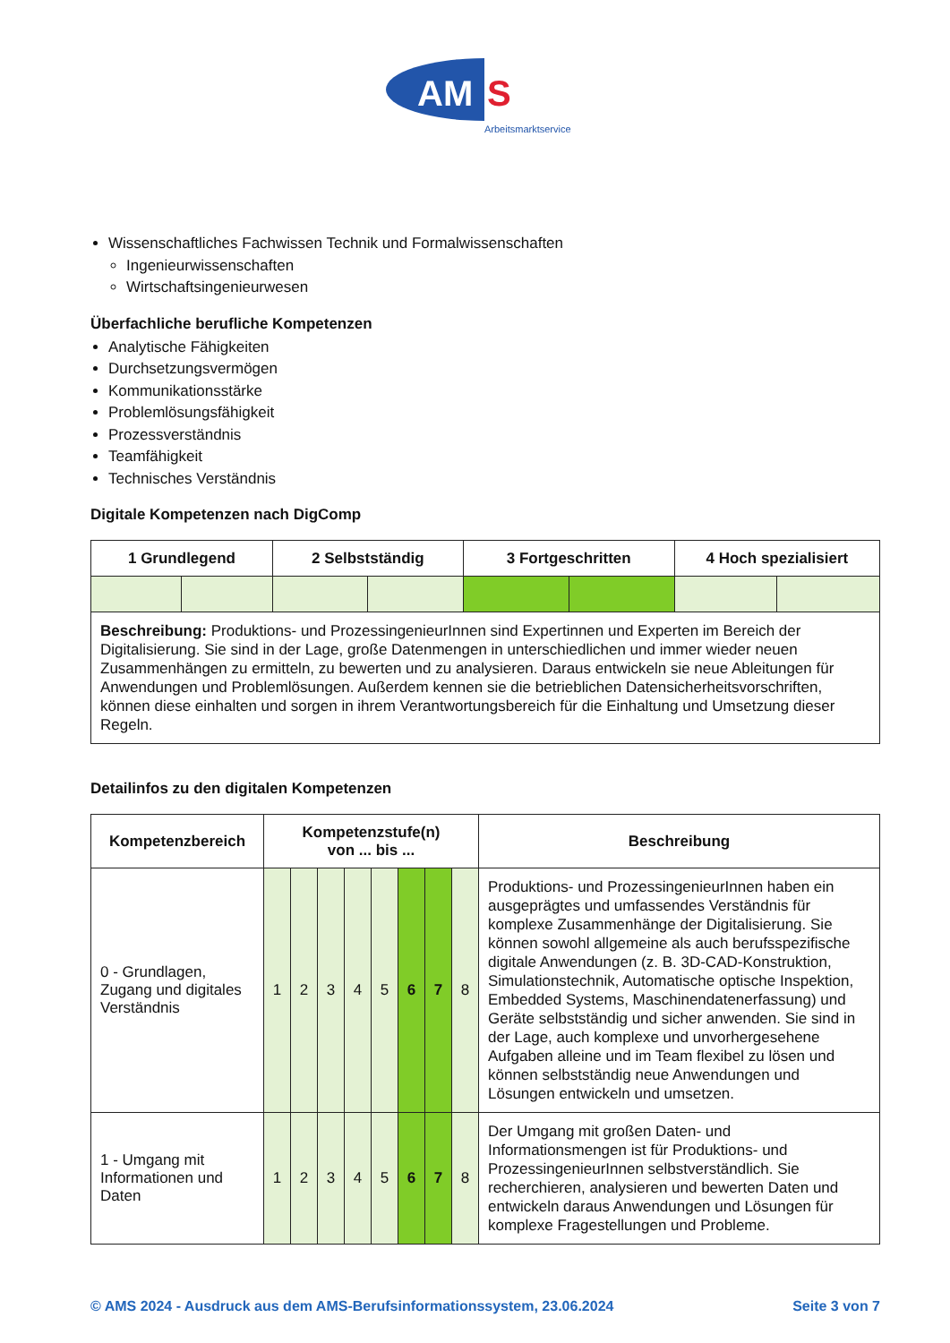AM
S
Arbeitsmarktservice
Wissenschaftliches Fachwissen Technik und Formalwissenschaften
Ingenieurwissenschaften
Wirtschaftsingenieurwesen
Überfachliche berufliche Kompetenzen
Analytische Fähigkeiten
Durchsetzungsvermögen
Kommunikationsstärke
Problemlösungsfähigkeit
Prozessverständnis
Teamfähigkeit
Technisches Verständnis
Digitale Kompetenzen nach DigComp
| 1 Grundlegend | | 2 Selbstständig | | 3 Fortgeschritten | | 4 Hoch spezialisiert | |
| --- | --- | --- | --- | --- | --- | --- | --- |
| Beschreibung: Produktions- und ProzessingenieurInnen sind Expertinnen und Experten im Bereich der Digitalisierung. Sie sind in der Lage, große Datenmengen in unterschiedlichen und immer wieder neuen Zusammenhängen zu ermitteln, zu bewerten und zu analysieren. Daraus entwickeln sie neue Ableitungen für Anwendungen und Problemlösungen. Außerdem kennen sie die betrieblichen Datensicherheitsvorschriften, können diese einhalten und sorgen in ihrem Verantwortungsbereich für die Einhaltung und Umsetzung dieser Regeln. | | | | | | | |
Detailinfos zu den digitalen Kompetenzen
| Kompetenzbereich | Kompetenzstufe(n) von ... bis ... | | | | | | | | Beschreibung |
| --- | --- | --- | --- | --- | --- | --- | --- | --- | --- |
| 0 - Grundlagen, Zugang und digitales Verständnis | 1 | 2 | 3 | 4 | 5 | 6 | 7 | 8 | Produktions- und ProzessingenieurInnen haben ein ausgeprägtes und umfassendes Verständnis für komplexe Zusammenhänge der Digitalisierung. Sie können sowohl allgemeine als auch berufsspezifische digitale Anwendungen (z. B. 3D-CAD-Konstruktion, Simulationstechnik, Automatische optische Inspektion, Embedded Systems, Maschinendatenerfassung) und Geräte selbstständig und sicher anwenden. Sie sind in der Lage, auch komplexe und unvorhergesehene Aufgaben alleine und im Team flexibel zu lösen und können selbstständig neue Anwendungen und Lösungen entwickeln und umsetzen. |
| 1 - Umgang mit Informationen und Daten | 1 | 2 | 3 | 4 | 5 | 6 | 7 | 8 | Der Umgang mit großen Daten- und Informationsmengen ist für Produktions- und ProzessingenieurInnen selbstverständlich. Sie recherchieren, analysieren und bewerten Daten und entwickeln daraus Anwendungen und Lösungen für komplexe Fragestellungen und Probleme. |
© AMS 2024 - Ausdruck aus dem AMS-Berufsinformationssystem, 23.06.2024 Seite 3 von 7